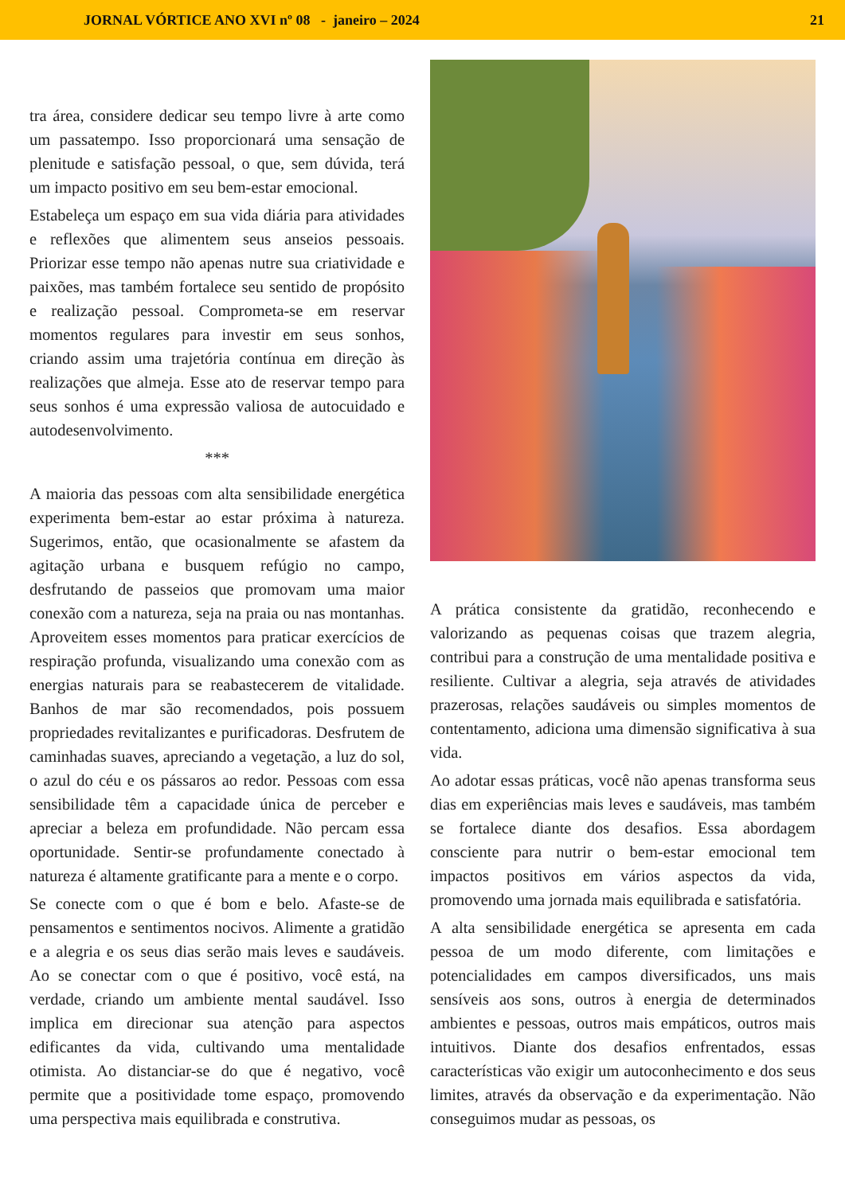JORNAL VÓRTICE ANO XVI nº 08 - janeiro – 2024 21
tra área, considere dedicar seu tempo livre à arte como um passatempo. Isso proporcionará uma sensação de plenitude e satisfação pessoal, o que, sem dúvida, terá um impacto positivo em seu bem-estar emocional.
Estabeleça um espaço em sua vida diária para atividades e reflexões que alimentem seus anseios pessoais. Priorizar esse tempo não apenas nutre sua criatividade e paixões, mas também fortalece seu sentido de propósito e realização pessoal. Comprometa-se em reservar momentos regulares para investir em seus sonhos, criando assim uma trajetória contínua em direção às realizações que almeja. Esse ato de reservar tempo para seus sonhos é uma expressão valiosa de autocuidado e autodesenvolvimento.
***
A maioria das pessoas com alta sensibilidade energética experimenta bem-estar ao estar próxima à natureza. Sugerimos, então, que ocasionalmente se afastem da agitação urbana e busquem refúgio no campo, desfrutando de passeios que promovam uma maior conexão com a natureza, seja na praia ou nas montanhas. Aproveitem esses momentos para praticar exercícios de respiração profunda, visualizando uma conexão com as energias naturais para se reabastecerem de vitalidade. Banhos de mar são recomendados, pois possuem propriedades revitalizantes e purificadoras. Desfrutem de caminhadas suaves, apreciando a vegetação, a luz do sol, o azul do céu e os pássaros ao redor. Pessoas com essa sensibilidade têm a capacidade única de perceber e apreciar a beleza em profundidade. Não percam essa oportunidade. Sentir-se profundamente conectado à natureza é altamente gratificante para a mente e o corpo.
Se conecte com o que é bom e belo. Afaste-se de pensamentos e sentimentos nocivos. Alimente a gratidão e a alegria e os seus dias serão mais leves e saudáveis. Ao se conectar com o que é positivo, você está, na verdade, criando um ambiente mental saudável. Isso implica em direcionar sua atenção para aspectos edificantes da vida, cultivando uma mentalidade otimista. Ao distanciar-se do que é negativo, você permite que a positividade tome espaço, promovendo uma perspectiva mais equilibrada e construtiva.
A prática consistente da gratidão, reconhecendo e valorizando as pequenas coisas que trazem alegria, contribui para a construção de uma mentalidade positiva e resiliente. Cultivar a alegria, seja através de atividades prazerosas, relações saudáveis ou simples momentos de contentamento, adiciona uma dimensão significativa à sua vida.
Ao adotar essas práticas, você não apenas transforma seus dias em experiências mais leves e saudáveis, mas também se fortalece diante dos desafios. Essa abordagem consciente para nutrir o bem-estar emocional tem impactos positivos em vários aspectos da vida, promovendo uma jornada mais equilibrada e satisfatória.
A alta sensibilidade energética se apresenta em cada pessoa de um modo diferente, com limitações e potencialidades em campos diversificados, uns mais sensíveis aos sons, outros à energia de determinados ambientes e pessoas, outros mais empáticos, outros mais intuitivos. Diante dos desafios enfrentados, essas características vão exigir um autoconhecimento e dos seus limites, através da observação e da experimentação. Não conseguimos mudar as pessoas, os